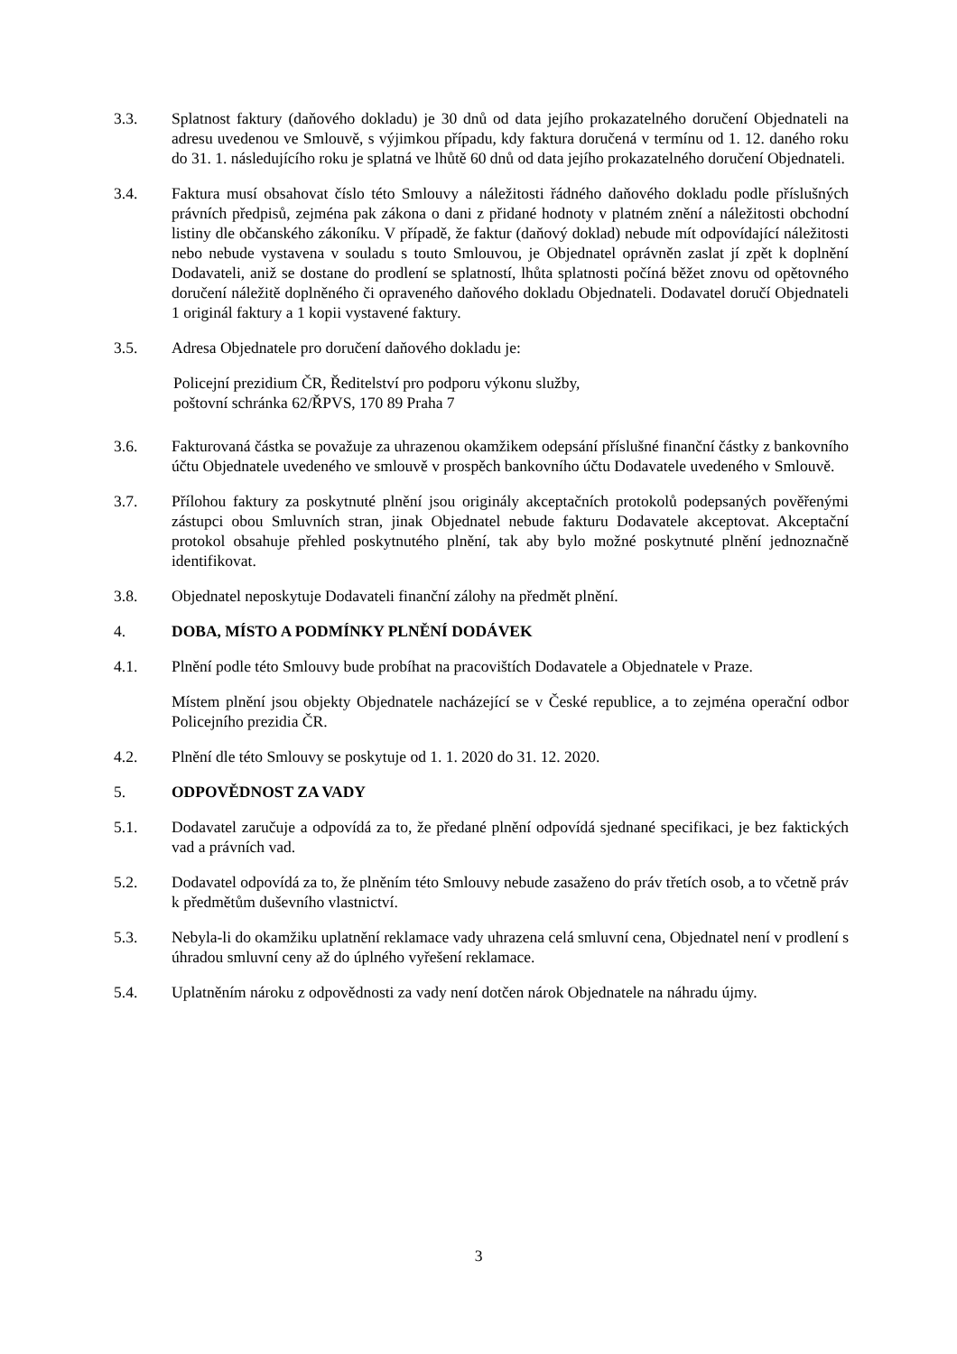3.3. Splatnost faktury (daňového dokladu) je 30 dnů od data jejího prokazatelného doručení Objednateli na adresu uvedenou ve Smlouvě, s výjimkou případu, kdy faktura doručená v termínu od 1. 12. daného roku do 31. 1. následujícího roku je splatná ve lhůtě 60 dnů od data jejího prokazatelného doručení Objednateli.
3.4. Faktura musí obsahovat číslo této Smlouvy a náležitosti řádného daňového dokladu podle příslušných právních předpisů, zejména pak zákona o dani z přidané hodnoty v platném znění a náležitosti obchodní listiny dle občanského zákoníku. V případě, že faktur (daňový doklad) nebude mít odpovídající náležitosti nebo nebude vystavena v souladu s touto Smlouvou, je Objednatel oprávněn zaslat jí zpět k doplnění Dodavateli, aniž se dostane do prodlení se splatností, lhůta splatnosti počíná běžet znovu od opětovného doručení náležitě doplněného či opraveného daňového dokladu Objednateli. Dodavatel doručí Objednateli 1 originál faktury a 1 kopii vystavené faktury.
3.5. Adresa Objednatele pro doručení daňového dokladu je:
Policejní prezidium ČR, Ředitelství pro podporu výkonu služby,
poštovní schránka 62/ŘPVS, 170 89 Praha 7
3.6. Fakturovaná částka se považuje za uhrazenou okamžikem odepsání příslušné finanční částky z bankovního účtu Objednatele uvedeného ve smlouvě v prospěch bankovního účtu Dodavatele uvedeného v Smlouvě.
3.7. Přílohou faktury za poskytnuté plnění jsou originály akceptačních protokolů podepsaných pověřenými zástupci obou Smluvních stran, jinak Objednatel nebude fakturu Dodavatele akceptovat. Akceptační protokol obsahuje přehled poskytnutého plnění, tak aby bylo možné poskytnuté plnění jednoznačně identifikovat.
3.8. Objednatel neposkytuje Dodavateli finanční zálohy na předmět plnění.
4. DOBA, MÍSTO A PODMÍNKY PLNĚNÍ DODÁVEK
4.1. Plnění podle této Smlouvy bude probíhat na pracovištích Dodavatele a Objednatele v Praze.
Místem plnění jsou objekty Objednatele nacházející se v České republice, a to zejména operační odbor Policejního prezidia ČR.
4.2. Plnění dle této Smlouvy se poskytuje od 1. 1. 2020 do 31. 12. 2020.
5. ODPOVĚDNOST ZA VADY
5.1. Dodavatel zaručuje a odpovídá za to, že předané plnění odpovídá sjednané specifikaci, je bez faktických vad a právních vad.
5.2. Dodavatel odpovídá za to, že plněním této Smlouvy nebude zasaženo do práv třetích osob, a to včetně práv k předmětům duševního vlastnictví.
5.3. Nebyla-li do okamžiku uplatnění reklamace vady uhrazena celá smluvní cena, Objednatel není v prodlení s úhradou smluvní ceny až do úplného vyřešení reklamace.
5.4. Uplatněním nároku z odpovědnosti za vady není dotčen nárok Objednatele na náhradu újmy.
3